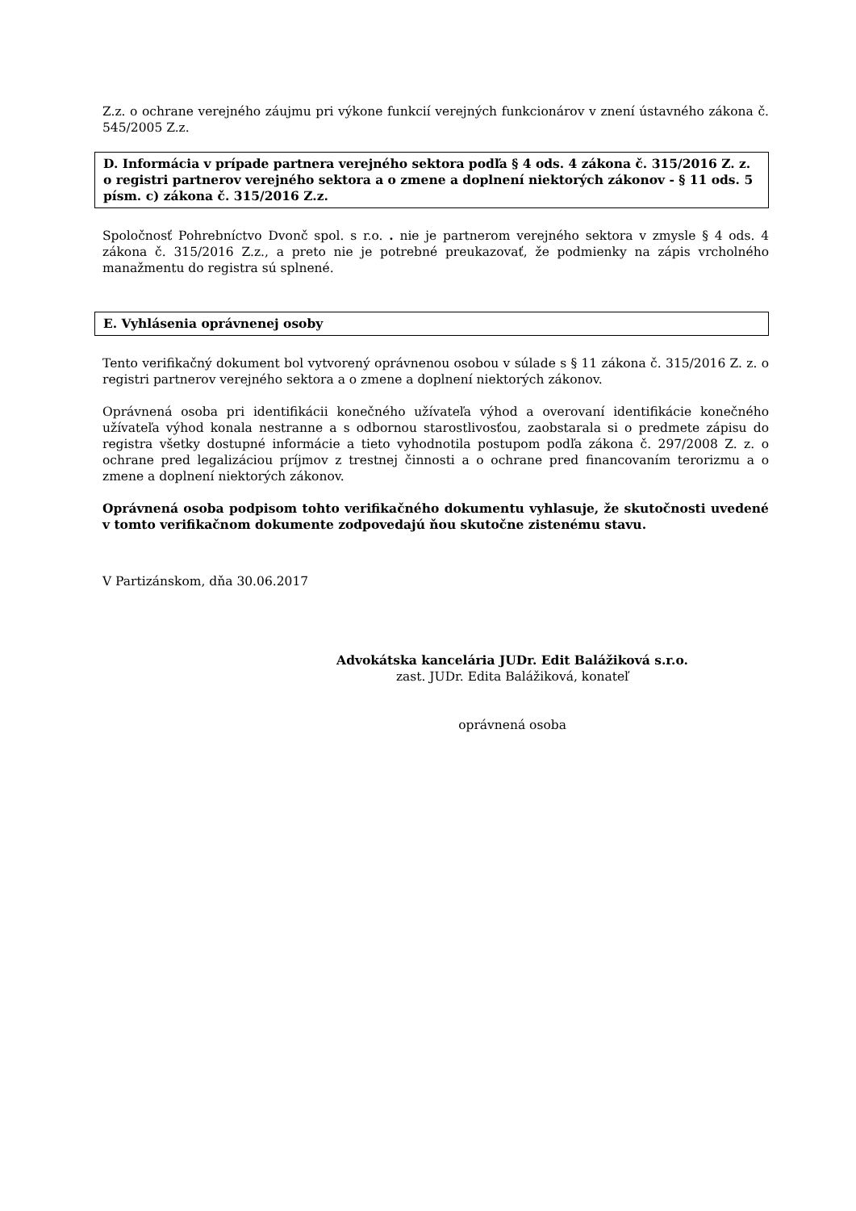Z.z. o ochrane verejného záujmu pri výkone funkcií verejných funkcionárov v znení ústavného zákona č. 545/2005 Z.z.
D. Informácia v prípade partnera verejného sektora podľa § 4 ods. 4 zákona č. 315/2016 Z. z. o registri partnerov verejného sektora a o zmene a doplnení niektorých zákonov - § 11 ods. 5 písm. c) zákona č. 315/2016 Z.z.
Spoločnosť Pohrebníctvo Dvonč spol. s r.o. . nie je partnerom verejného sektora v zmysle § 4 ods. 4 zákona č. 315/2016 Z.z., a preto nie je potrebné preukazovať, že podmienky na zápis vrcholného manažmentu do registra sú splnené.
E. Vyhlásenia oprávnenej osoby
Tento verifikačný dokument bol vytvorený oprávnenou osobou v súlade s § 11 zákona č. 315/2016 Z. z. o registri partnerov verejného sektora a o zmene a doplnení niektorých zákonov.
Oprávnená osoba pri identifikácii konečného užívateľa výhod a overovaní identifikácie konečného užívateľa výhod konala nestranne a s odbornou starostlivosťou, zaobstarala si o predmete zápisu do registra všetky dostupné informácie a tieto vyhodnotila postupom podľa zákona č. 297/2008 Z. z. o ochrane pred legalizáciou príjmov z trestnej činnosti a o ochrane pred financovaním terorizmu a o zmene a doplnení niektorých zákonov.
Oprávnená osoba podpisom tohto verifikačného dokumentu vyhlasuje, že skutočnosti uvedené v tomto verifikačnom dokumente zodpovedajú ňou skutočne zistenému stavu.
V Partizánskom, dňa 30.06.2017
Advokátska kancelária JUDr. Edit Balážiková s.r.o.
zast. JUDr. Edita Balážiková, konateľ
oprávnená osoba